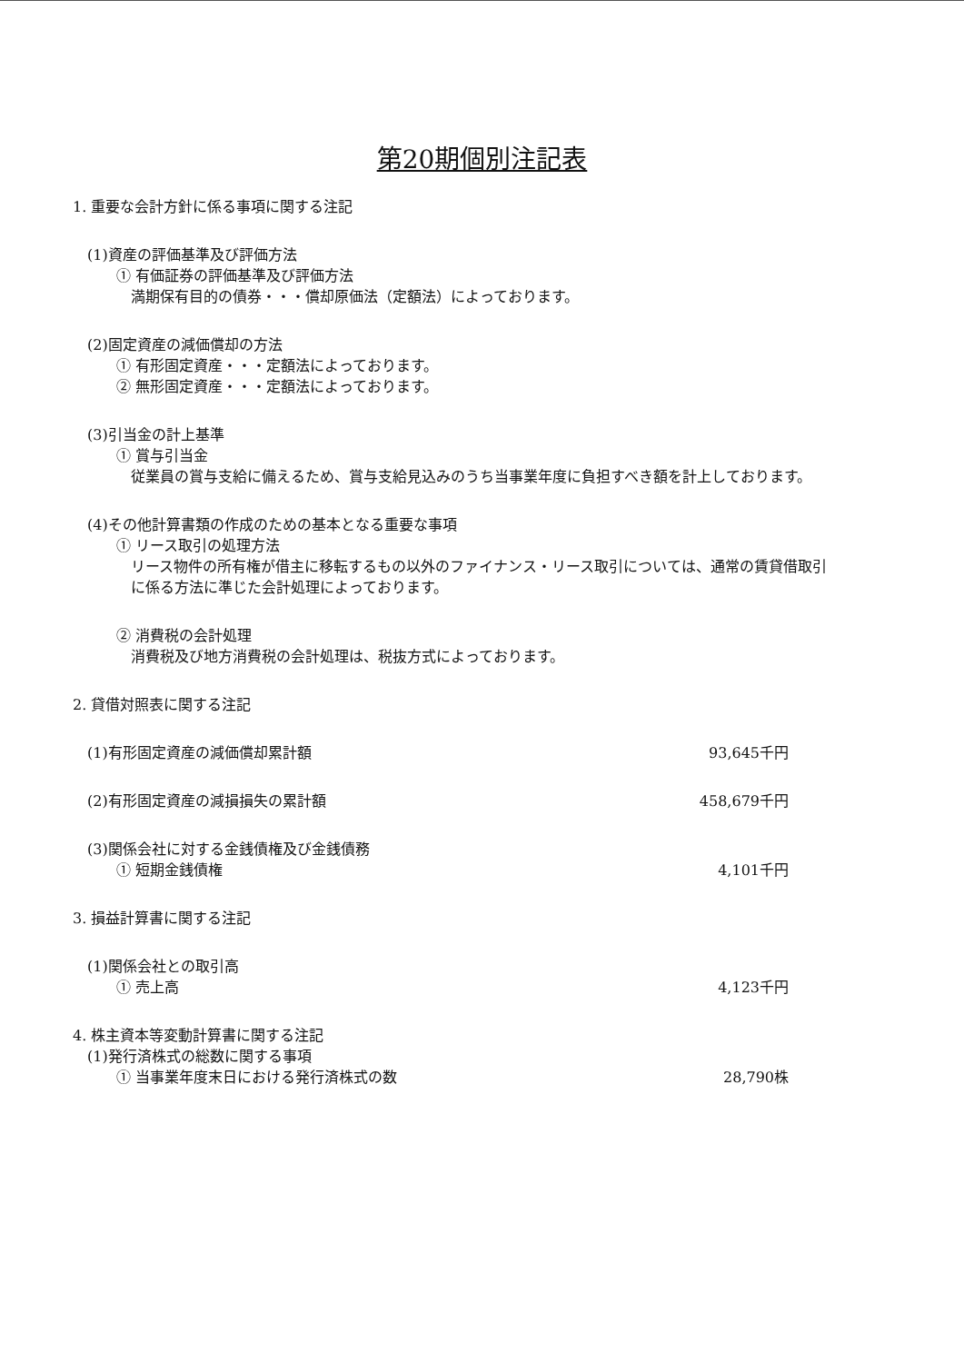第20期個別注記表
1. 重要な会計方針に係る事項に関する注記
(1)資産の評価基準及び評価方法
① 有価証券の評価基準及び評価方法
満期保有目的の債券・・・償却原価法（定額法）によっております。
(2)固定資産の減価償却の方法
① 有形固定資産・・・定額法によっております。
② 無形固定資産・・・定額法によっております。
(3)引当金の計上基準
① 賞与引当金
従業員の賞与支給に備えるため、賞与支給見込みのうち当事業年度に負担すべき額を計上しております。
(4)その他計算書類の作成のための基本となる重要な事項
① リース取引の処理方法
リース物件の所有権が借主に移転するもの以外のファイナンス・リース取引については、通常の賃貸借取引に係る方法に準じた会計処理によっております。
② 消費税の会計処理
消費税及び地方消費税の会計処理は、税抜方式によっております。
2. 貸借対照表に関する注記
(1)有形固定資産の減価償却累計額 93,645千円
(2)有形固定資産の減損損失の累計額 458,679千円
(3)関係会社に対する金銭債権及び金銭債務
① 短期金銭債権 4,101千円
3. 損益計算書に関する注記
(1)関係会社との取引高
① 売上高 4,123千円
4. 株主資本等変動計算書に関する注記
(1)発行済株式の総数に関する事項
① 当事業年度末日における発行済株式の数
28,790株